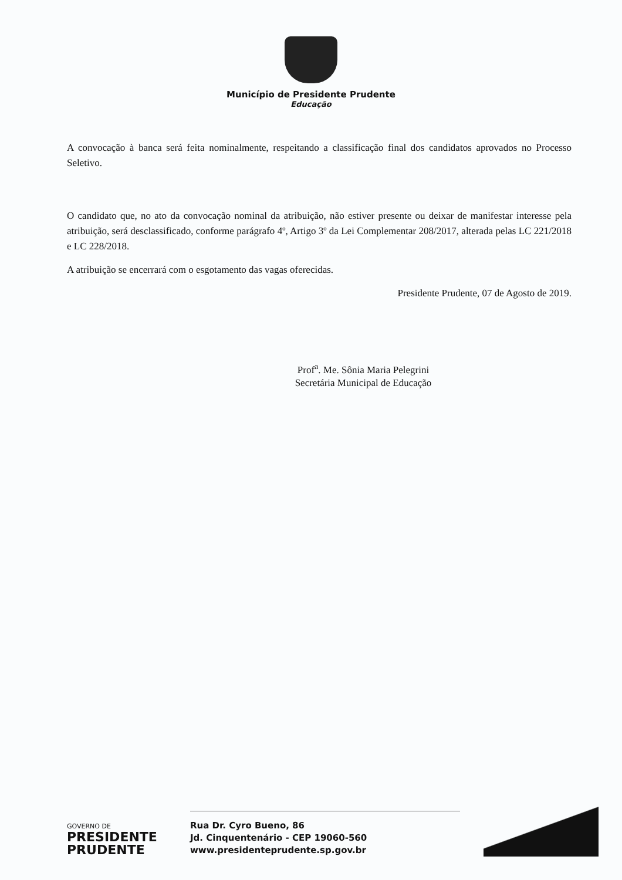Município de Presidente Prudente
Educação
A convocação à banca será feita nominalmente, respeitando a classificação final dos candidatos aprovados no Processo Seletivo.
O candidato que, no ato da convocação nominal da atribuição, não estiver presente ou deixar de manifestar interesse pela atribuição, será desclassificado, conforme parágrafo 4º, Artigo 3º da Lei Complementar 208/2017, alterada pelas LC 221/2018 e LC 228/2018.
A atribuição se encerrará com o esgotamento das vagas oferecidas.
Presidente Prudente, 07 de Agosto de 2019.
Prof<sup>a</sup>. Me. Sônia Maria Pelegrini
Secretária Municipal de Educação
GOVERNO DE
PRESIDENTE
PRUDENTE
Rua Dr. Cyro Bueno, 86
Jd. Cinquentenário - CEP 19060-560
www.presidenteprudente.sp.gov.br